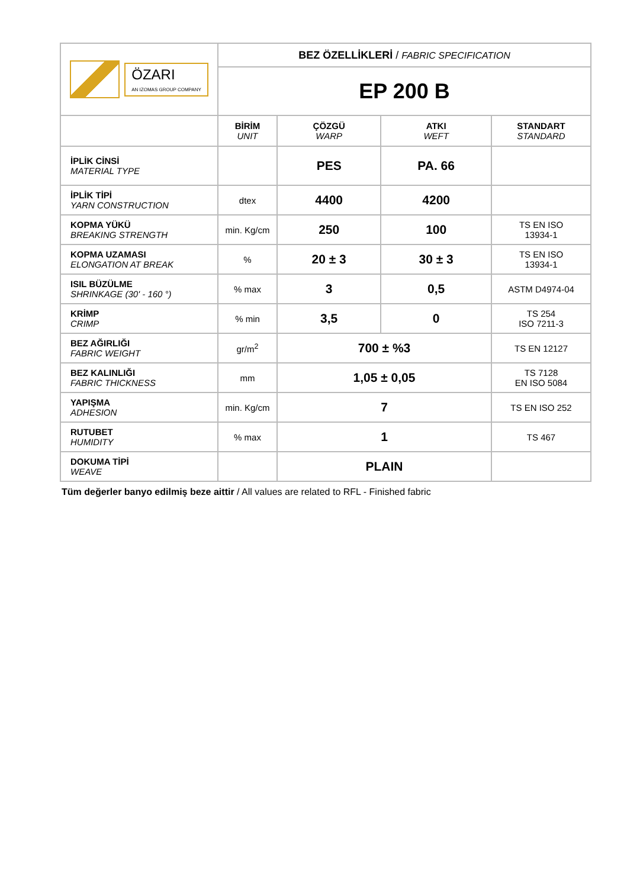| ÖZARI AN IZOMAS GROUP COMPANY | BEZ ÖZELLİKLERİ / FABRIC SPECIFICATION | | | |
| | EP 200 B | | | |
| | BİRİM UNIT | ÇÖZGÜ WARP | ATKI WEFT | STANDART STANDARD |
| İPLİK CİNSİ MATERIAL TYPE | | PES | PA. 66 | |
| İPLİK TİPİ YARN CONSTRUCTION | dtex | 4400 | 4200 | |
| KOPMA YÜKÜ BREAKING STRENGTH | min. Kg/cm | 250 | 100 | TS EN ISO 13934-1 |
| KOPMA UZAMASI ELONGATION AT BREAK | % | 20 ± 3 | 30 ± 3 | TS EN ISO 13934-1 |
| ISIL BÜZÜLME SHRINKAGE (30' - 160 °) | % max | 3 | 0,5 | ASTM D4974-04 |
| KRİMP CRIMP | % min | 3,5 | 0 | TS 254 ISO 7211-3 |
| BEZ AĞIRLIĞI FABRIC WEIGHT | gr/m<sup>2</sup> | 700 ± %3 | | TS EN 12127 |
| BEZ KALINLIĞI FABRIC THICKNESS | mm | 1,05 ± 0,05 | | TS 7128 EN ISO 5084 |
| YAPIŞMA ADHESION | min. Kg/cm | 7 | | TS EN ISO 252 |
| RUTUBET HUMIDITY | % max | 1 | | TS 467 |
| DOKUMA TİPİ WEAVE | | PLAIN | | |
Tüm değerler banyo edilmiş beze aittir / All values are related to RFL - Finished fabric